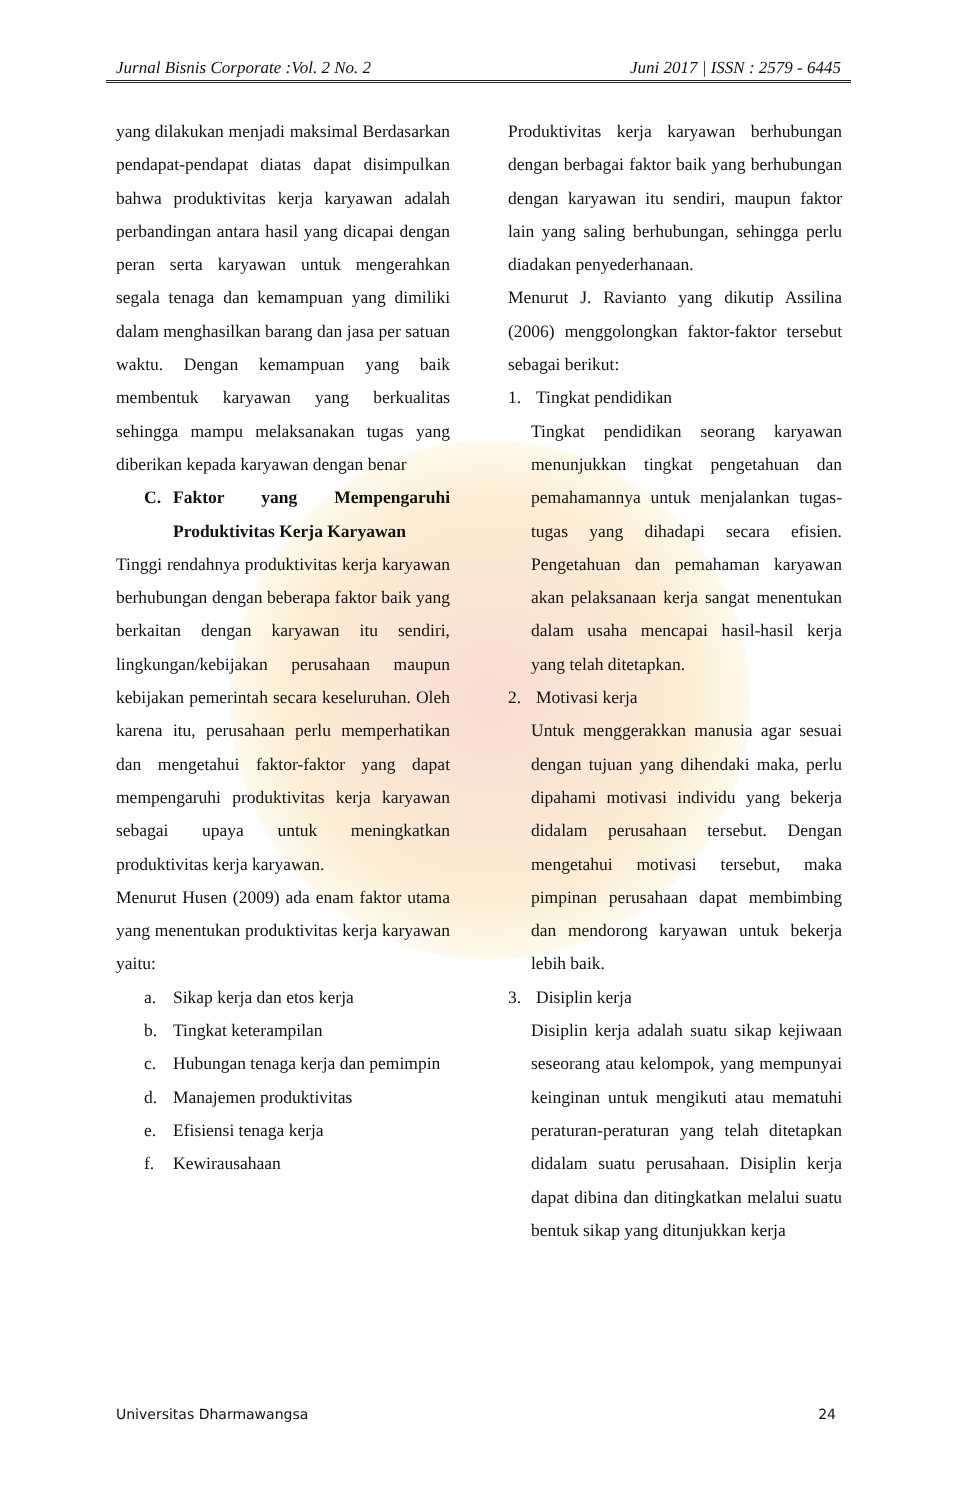Jurnal Bisnis Corporate :Vol. 2 No. 2 Juni 2017 | ISSN : 2579 - 6445
yang dilakukan menjadi maksimal Berdasarkan pendapat-pendapat diatas dapat disimpulkan bahwa produktivitas kerja karyawan adalah perbandingan antara hasil yang dicapai dengan peran serta karyawan untuk mengerahkan segala tenaga dan kemampuan yang dimiliki dalam menghasilkan barang dan jasa per satuan waktu. Dengan kemampuan yang baik membentuk karyawan yang berkualitas sehingga mampu melaksanakan tugas yang diberikan kepada karyawan dengan benar
C. Faktor yang Mempengaruhi Produktivitas Kerja Karyawan
Tinggi rendahnya produktivitas kerja karyawan berhubungan dengan beberapa faktor baik yang berkaitan dengan karyawan itu sendiri, lingkungan/kebijakan perusahaan maupun kebijakan pemerintah secara keseluruhan. Oleh karena itu, perusahaan perlu memperhatikan dan mengetahui faktor-faktor yang dapat mempengaruhi produktivitas kerja karyawan sebagai upaya untuk meningkatkan produktivitas kerja karyawan.
Menurut Husen (2009) ada enam faktor utama yang menentukan produktivitas kerja karyawan yaitu:
a. Sikap kerja dan etos kerja
b. Tingkat keterampilan
c. Hubungan tenaga kerja dan pemimpin
d. Manajemen produktivitas
e. Efisiensi tenaga kerja
f. Kewirausahaan
Produktivitas kerja karyawan berhubungan dengan berbagai faktor baik yang berhubungan dengan karyawan itu sendiri, maupun faktor lain yang saling berhubungan, sehingga perlu diadakan penyederhanaan.
Menurut J. Ravianto yang dikutip Assilina (2006) menggolongkan faktor-faktor tersebut sebagai berikut:
1. Tingkat pendidikan
Tingkat pendidikan seorang karyawan menunjukkan tingkat pengetahuan dan pemahamannya untuk menjalankan tugas-tugas yang dihadapi secara efisien. Pengetahuan dan pemahaman karyawan akan pelaksanaan kerja sangat menentukan dalam usaha mencapai hasil-hasil kerja yang telah ditetapkan.
2. Motivasi kerja
Untuk menggerakkan manusia agar sesuai dengan tujuan yang dihendaki maka, perlu dipahami motivasi individu yang bekerja didalam perusahaan tersebut. Dengan mengetahui motivasi tersebut, maka pimpinan perusahaan dapat membimbing dan mendorong karyawan untuk bekerja lebih baik.
3. Disiplin kerja
Disiplin kerja adalah suatu sikap kejiwaan seseorang atau kelompok, yang mempunyai keinginan untuk mengikuti atau mematuhi peraturan-peraturan yang telah ditetapkan didalam suatu perusahaan. Disiplin kerja dapat dibina dan ditingkatkan melalui suatu bentuk sikap yang ditunjukkan kerja
Universitas Dharmawangsa 24